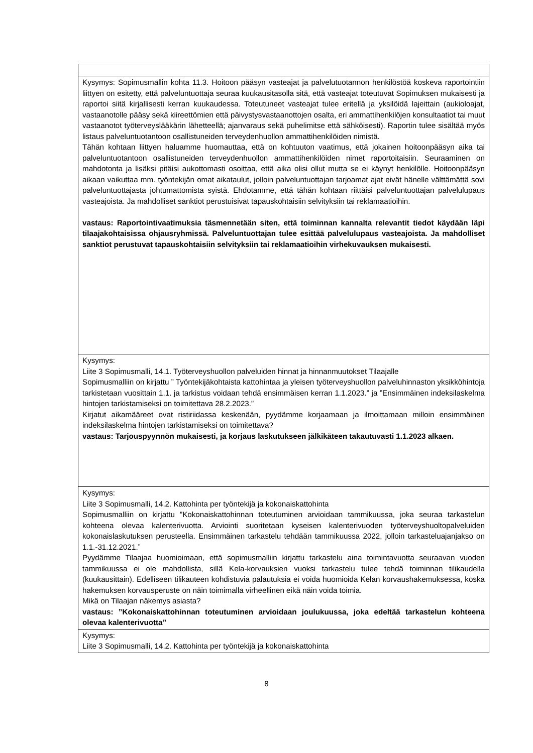| Kysymys: Sopimusmallin kohta 11.3. Hoitoon pääsyn vasteajat ja palvelutuotannon henkilöstöä koskeva raportointiin liittyen on esitetty, että palveluntuottaja seuraa kuukausitasolla sitä, että vasteajat toteutuvat Sopimuksen mukaisesti ja raportoi siitä kirjallisesti kerran kuukaudessa. Toteutuneet vasteajat tulee eritellä ja yksilöidä lajeittain (aukioloajat, vastaanotolle pääsy sekä kiireettömien että päivystysvastaanottojen osalta, eri ammattihenkilöjen konsultaatiot tai muut vastaanotot työterveyslääkärin lähetteellä; ajanvaraus sekä puhelimitse että sähköisesti). Raportin tulee sisältää myös listaus palveluntuotantoon osallistuneiden terveydenhuollon ammattihenkilöiden nimistä. Tähän kohtaan liittyen haluamme huomauttaa, että on kohtuuton vaatimus, että jokainen hoitoonpääsyn aika tai palveluntuotantoon osallistuneiden terveydenhuollon ammattihenkilöiden nimet raportoitaisiin. Seuraaminen on mahdotonta ja lisäksi pitäisi aukottomasti osoittaa, että aika olisi ollut mutta se ei käynyt henkilölle. Hoitoonpääsyn aikaan vaikuttaa mm. työntekijän omat aikataulut, jolloin palveluntuottajan tarjoamat ajat eivät hänelle välttämättä sovi palveluntuottajasta johtumattomista syistä. Ehdotamme, että tähän kohtaan riittäisi palveluntuottajan palvelulupaus vasteajoista. Ja mahdolliset sanktiot perustuisivat tapauskohtaisiin selvityksiin tai reklamaatioihin. vastaus: Raportointivaatimuksia täsmennetään siten, että toiminnan kannalta relevantit tiedot käydään läpi tilaajakohtaisissa ohjausryhmissä. Palveluntuottajan tulee esittää palvelulupaus vasteajoista. Ja mahdolliset sanktiot perustuvat tapauskohtaisiin selvityksiin tai reklamaatioihin virhekuvauksen mukaisesti. |
| Kysymys: Liite 3 Sopimusmalli, 14.1. Työterveyshuollon palveluiden hinnat ja hinnanmuutokset Tilaajalle Sopimusmalliin on kirjattu ” Työntekijäkohtaista kattohintaa ja yleisen työterveyshuollon palveluhinnaston yksikköhintoja tarkistetaan vuosittain 1.1. ja tarkistus voidaan tehdä ensimmäisen kerran 1.1.2023.” ja ”Ensimmäinen indeksilaskelma hintojen tarkistamiseksi on toimitettava 28.2.2023.” Kirjatut aikamääreet ovat ristiriidassa keskenään, pyydämme korjaamaan ja ilmoittamaan milloin ensimmäinen indeksilaskelma hintojen tarkistamiseksi on toimitettava? vastaus: Tarjouspyynnön mukaisesti, ja korjaus laskutukseen jälkikäteen takautuvasti 1.1.2023 alkaen. |
| Kysymys: Liite 3 Sopimusmalli, 14.2. Kattohinta per työntekijä ja kokonaiskattohinta Sopimusmalliin on kirjattu ”Kokonaiskattohinnan toteutuminen arvioidaan tammikuussa, joka seuraa tarkastelun kohteena olevaa kalenterivuotta. Arviointi suoritetaan kyseisen kalenterivuoden työterveyshuoltopalveluiden kokonaislaskutuksen perusteella. Ensimmäinen tarkastelu tehdään tammikuussa 2022, jolloin tarkasteluajanjakso on 1.1.-31.12.2021.” Pyydämme Tilaajaa huomioimaan, että sopimusmalliin kirjattu tarkastelu aina toimintavuotta seuraavan vuoden tammikuussa ei ole mahdollista, sillä Kela-korvauksien vuoksi tarkastelu tulee tehdä toiminnan tilikaudella (kuukausittain). Edelliseen tilikauteen kohdistuvia palautuksia ei voida huomioida Kelan korvaushakemuksessa, koska hakemuksen korvausperuste on näin toimimalla virheellinen eikä näin voida toimia. Mikä on Tilaajan näkemys asiasta? vastaus: ”Kokonaiskattohinnan toteutuminen arvioidaan joulukuussa, joka edeltää tarkastelun kohteena olevaa kalenterivuotta” |
| Kysymys: Liite 3 Sopimusmalli, 14.2. Kattohinta per työntekijä ja kokonaiskattohinta |
8